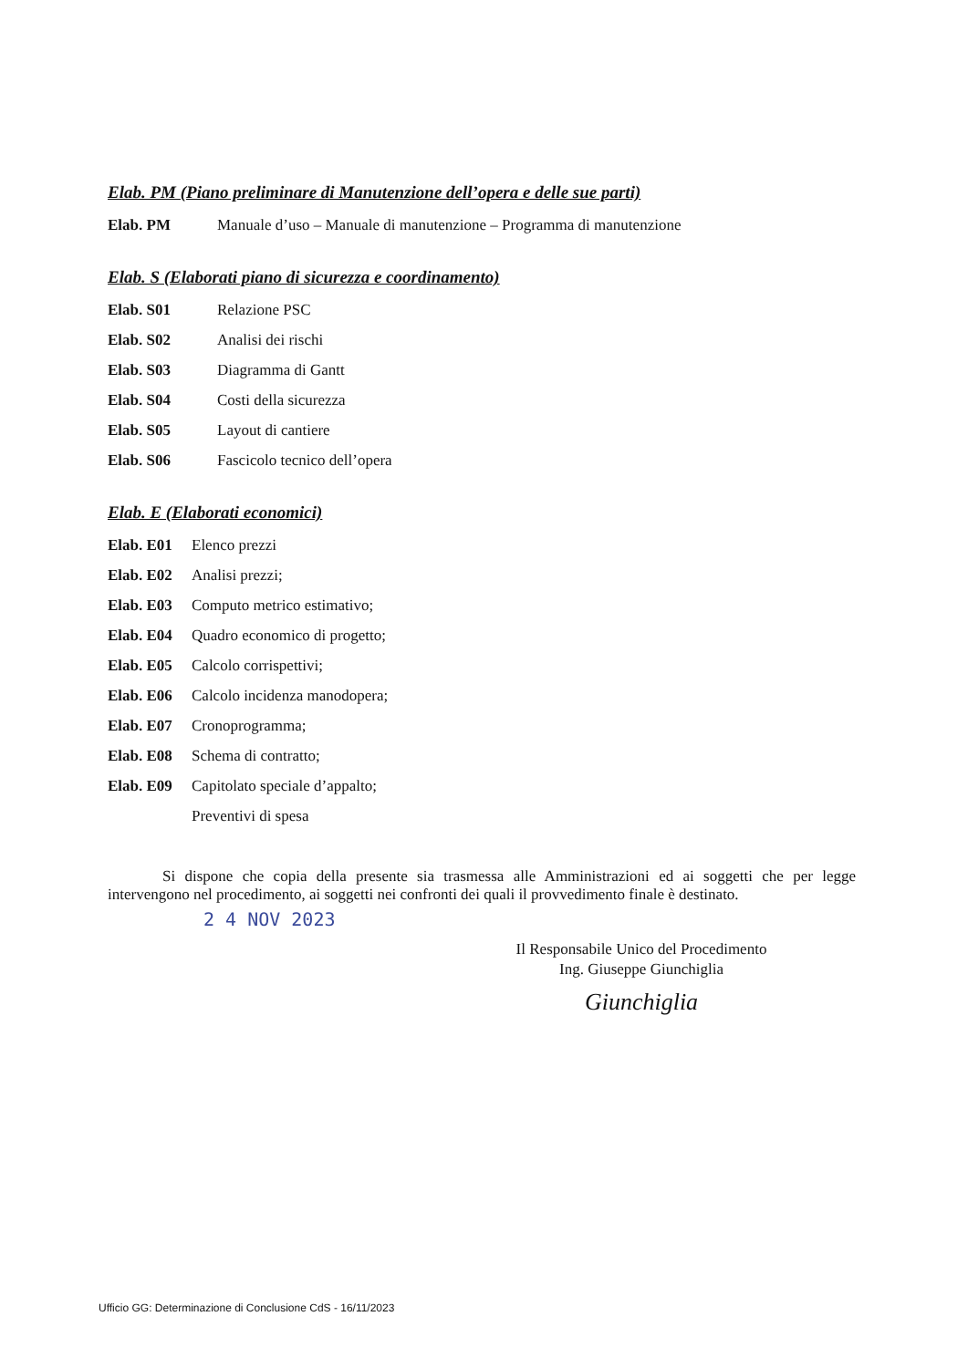Elab. PM (Piano preliminare di Manutenzione dell’opera e delle sue parti)
Elab. PM Manuale d’uso – Manuale di manutenzione – Programma di manutenzione
Elab. S (Elaborati piano di sicurezza e coordinamento)
Elab. S01 Relazione PSC
Elab. S02 Analisi dei rischi
Elab. S03 Diagramma di Gantt
Elab. S04 Costi della sicurezza
Elab. S05 Layout di cantiere
Elab. S06 Fascicolo tecnico dell’opera
Elab. E (Elaborati economici)
Elab. E01 Elenco prezzi
Elab. E02 Analisi prezzi;
Elab. E03 Computo metrico estimativo;
Elab. E04 Quadro economico di progetto;
Elab. E05 Calcolo corrispettivi;
Elab. E06 Calcolo incidenza manodopera;
Elab. E07 Cronoprogramma;
Elab. E08 Schema di contratto;
Elab. E09 Capitolato speciale d’appalto;
Preventivi di spesa
Si dispone che copia della presente sia trasmessa alle Amministrazioni ed ai soggetti che per legge intervengono nel procedimento, ai soggetti nei confronti dei quali il provvedimento finale è destinato.
2 4 NOV 2023
Il Responsabile Unico del Procedimento
Ing. Giuseppe Giunchiglia
Giunchiglia
Ufficio GG: Determinazione di Conclusione CdS - 16/11/2023